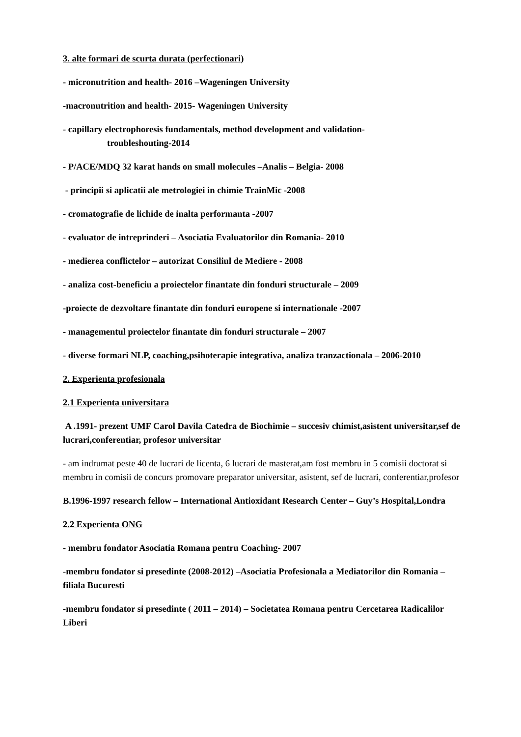3. alte formari de scurta durata (perfectionari)
- micronutrition and health- 2016 –Wageningen University
-macronutrition and health- 2015- Wageningen University
- capillary electrophoresis fundamentals, method development and validation-
troubleshouting-2014
- P/ACE/MDQ 32 karat hands on small molecules –Analis – Belgia- 2008
- principii si aplicatii ale metrologiei in chimie TrainMic -2008
- cromatografie de lichide de inalta performanta -2007
- evaluator de intreprinderi – Asociatia Evaluatorilor din Romania- 2010
- medierea conflictelor – autorizat Consiliul de Mediere - 2008
- analiza cost-beneficiu a proiectelor finantate din fonduri structurale – 2009
-proiecte de dezvoltare finantate din fonduri europene si internationale -2007
- managementul proiectelor finantate din fonduri structurale – 2007
- diverse formari NLP, coaching,psihoterapie integrativa, analiza tranzactionala – 2006-2010
2. Experienta profesionala
2.1 Experienta universitara
A .1991- prezent UMF Carol Davila Catedra de Biochimie – succesiv chimist,asistent universitar,sef de lucrari,conferentiar, profesor universitar
- am indrumat peste 40 de lucrari de licenta, 6 lucrari de masterat,am fost membru in 5 comisii doctorat si membru in comisii de concurs promovare preparator universitar, asistent, sef de lucrari, conferentiar,profesor
B.1996-1997 research fellow – International Antioxidant Research Center – Guy’s Hospital,Londra
2.2 Experienta ONG
- membru fondator Asociatia Romana pentru Coaching- 2007
-membru fondator si presedinte (2008-2012) –Asociatia Profesionala a Mediatorilor din Romania – filiala Bucuresti
-membru fondator si presedinte ( 2011 – 2014) – Societatea Romana pentru Cercetarea Radicalilor Liberi